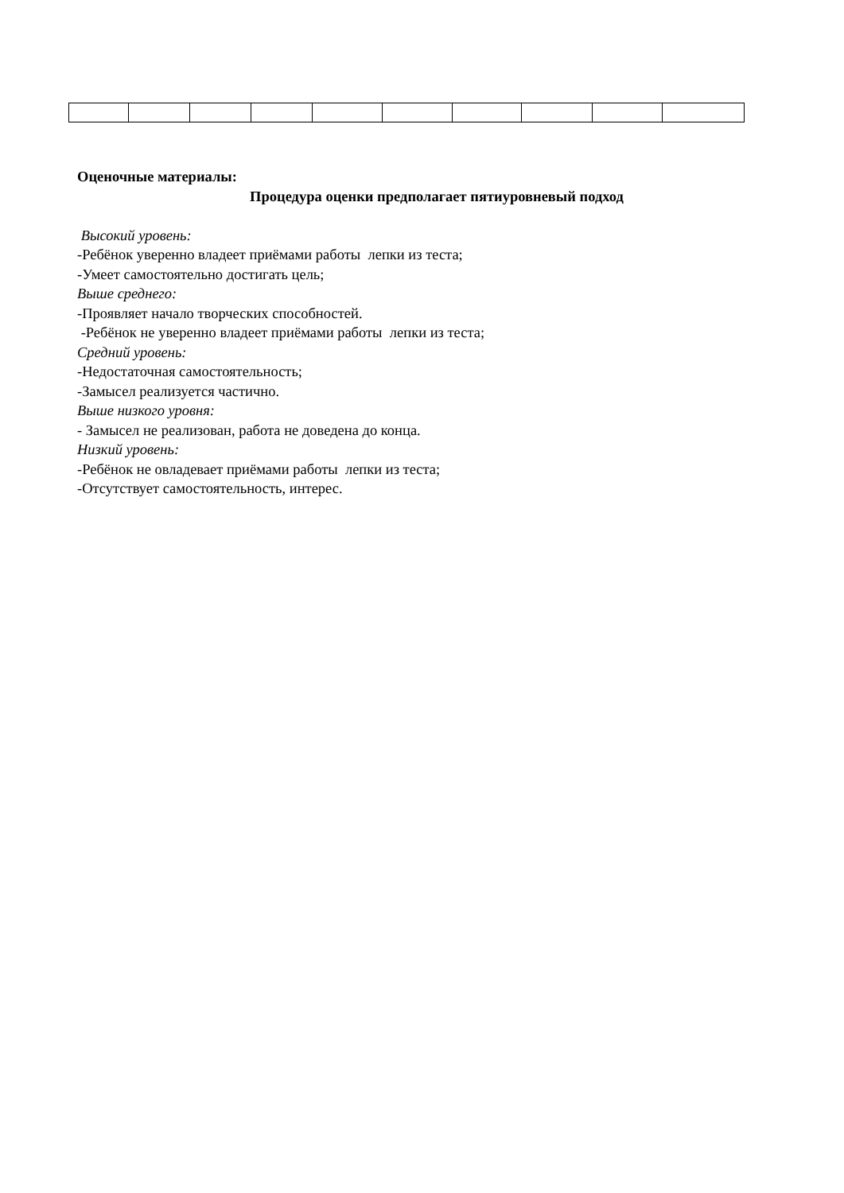Оценочные материалы:
Процедура оценки предполагает пятиуровневый подход
Высокий уровень:
-Ребёнок уверенно владеет приёмами работы лепки из теста;
-Умеет самостоятельно достигать цель;
Выше среднего:
-Проявляет начало творческих способностей.
-Ребёнок не уверенно владеет приёмами работы лепки из теста;
Средний уровень:
-Недостаточная самостоятельность;
-Замысел реализуется частично.
Выше низкого уровня:
- Замысел не реализован, работа не доведена до конца.
Низкий уровень:
-Ребёнок не овладевает приёмами работы лепки из теста;
-Отсутствует самостоятельность, интерес.